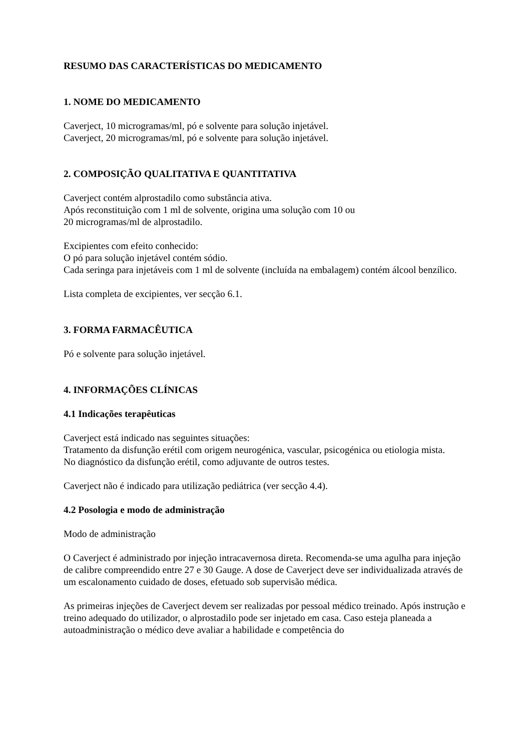RESUMO DAS CARACTERÍSTICAS DO MEDICAMENTO
1. NOME DO MEDICAMENTO
Caverject, 10 microgramas/ml, pó e solvente para solução injetável.
Caverject, 20 microgramas/ml, pó e solvente para solução injetável.
2. COMPOSIÇÃO QUALITATIVA E QUANTITATIVA
Caverject contém alprostadilo como substância ativa.
Após reconstituição com 1 ml de solvente, origina uma solução com 10 ou
20 microgramas/ml de alprostadilo.
Excipientes com efeito conhecido:
O pó para solução injetável contém sódio.
Cada seringa para injetáveis com 1 ml de solvente (incluída na embalagem) contém álcool benzílico.
Lista completa de excipientes, ver secção 6.1.
3. FORMA FARMACÊUTICA
Pó e solvente para solução injetável.
4. INFORMAÇÕES CLÍNICAS
4.1 Indicações terapêuticas
Caverject está indicado nas seguintes situações:
Tratamento da disfunção erétil com origem neurogénica, vascular, psicogénica ou etiologia mista.
No diagnóstico da disfunção erétil, como adjuvante de outros testes.
Caverject não é indicado para utilização pediátrica (ver secção 4.4).
4.2 Posologia e modo de administração
Modo de administração
O Caverject é administrado por injeção intracavernosa direta. Recomenda-se uma agulha para injeção de calibre compreendido entre 27 e 30 Gauge. A dose de Caverject deve ser individualizada através de um escalonamento cuidado de doses, efetuado sob supervisão médica.
As primeiras injeções de Caverject devem ser realizadas por pessoal médico treinado. Após instrução e treino adequado do utilizador, o alprostadilo pode ser injetado em casa. Caso esteja planeada a autoadministração o médico deve avaliar a habilidade e competência do